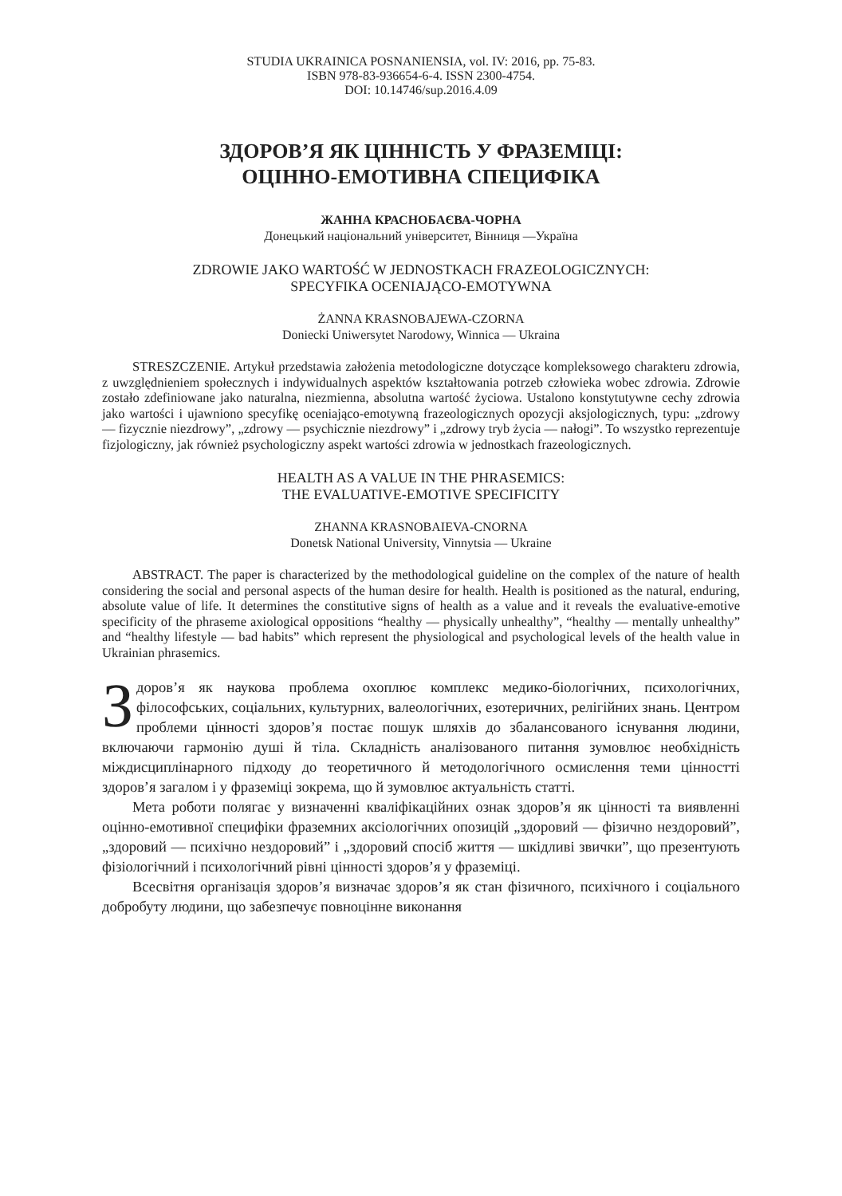STUDIA UKRAINICA POSNANIENSIA, vol. IV: 2016, pp. 75-83.
ISBN 978-83-936654-6-4. ISSN 2300-4754.
DOI: 10.14746/sup.2016.4.09
ЗДОРОВ’Я ЯК ЦІННІСТЬ У ФРАЗЕМІЦІ:
ОЦІННО-ЕМОТИВНА СПЕЦИФІКА
ЖАННА КРАСНОБАЄВА-ЧОРНА
Донецький національний університет, Вінниця —Україна
ZDROWIE JAKO WARTOŚĆ W JEDNOSTKACH FRAZEOLOGICZNYCH:
SPECYFIKA OCENIAJĄCO-EMOTYWNA
ŻANNA KRASNOBAJEWA-CZORNA
Doniecki Uniwersytet Narodowy, Winnica — Ukraina
STRESZCZENIE. Artykuł przedstawia założenia metodologiczne dotyczące komplek­sowego charakteru zdrowia, z uwzględnieniem społecznych i indywidualnych aspektów kształtowania potrzeb człowieka wobec zdrowia. Zdrowie zostało zdefiniowane jako natu­ralna, niezmienna, absolutna wartość życiowa. Ustalono konstytutywne cechy zdrowia jako wartości i ujawniono specyfikę oceniająco-emotywną frazeologicznych opozycji aksjologicz­nych, typu: „zdrowy — fizycznie niezdrowy”, „zdrowy — psychicznie niezdrowy” i „zdro­wy tryb życia — nałogi”. To wszystko reprezentuje fizjologiczny, jak również psychologicz­ny aspekt wartości zdrowia w jednostkach frazeologicznych.
HEALTH AS A VALUE IN THE PHRASEMICS:
THE EVALUATIVE-EMOTIVE SPECIFICITY
ZHANNA KRASNOBAIEVA-CNORNA
Donetsk National University, Vinnytsia — Ukraine
ABSTRACT. The paper is characterized by the methodological guideline on the complex of the nature of health considering the social and personal aspects of the human desire for health. Health is positioned as the natural, enduring, absolute value of life. It determines the constitutive signs of health as a value and it reveals the evaluative-emotive specificity of the phraseme axiological oppositions “healthy — physically unhealthy”, “healthy — mentally unhealthy” and “healthy lifestyle — bad habits” which represent the physiological and psy­chological levels of the health value in Ukrainian phrasemics.
Здоров’я як наукова проблема охоплює комплекс медико-біологічних, пси­хологічних, філософських, соціальних, культурних, валеологічних, езоте­ричних, релігійних знань. Центром проблеми цінності здоров’я постає по­шук шляхів до збалансованого існування людини, включаючи гармонію душі й тіла. Складність аналізованого питання зумовлює необхідність міждисциплі­нарного підходу до теоретичного й методологічного осмислення теми цінност­ті здоров’я загалом і у фраземіці зокрема, що й зумовлює актуальність статті.
Мета роботи полягає у визначенні кваліфікаційних ознак здоров’я як цін­ності та виявленні оцінно-емотивної специфіки фраземних аксіологічних опо­зицій „здоровий — фізично нездоровий”, „здоровий — психічно нездоровий” і „здоровий спосіб життя — шкідливі звички”, що презентують фізіологічний і психологічний рівні цінності здоров’я у фраземіці.
Всесвітня організація здоров’я визначає здоров’я як стан фізичного, пси­хічного і соціального добробуту людини, що забезпечує повноцінне виконання